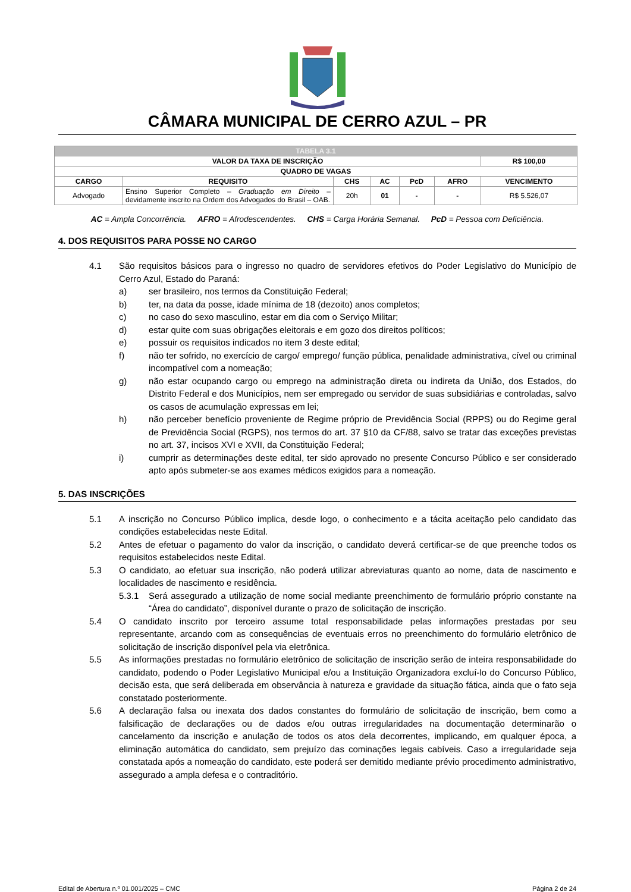CÂMARA MUNICIPAL DE CERRO AZUL – PR
| TABELA 3.1 | | | | | | |
| VALOR DA TAXA DE INSCRIÇÃO | | | | | | R$ 100,00 |
| QUADRO DE VAGAS | | | | | | |
| CARGO | REQUISITO | CHS | AC | PcD | AFRO | VENCIMENTO |
| Advogado | Ensino Superior Completo – Graduação em Direito – devidamente inscrito na Ordem dos Advogados do Brasil – OAB. | 20h | 01 | - | - | R$ 5.526,07 |
AC = Ampla Concorrência. AFRO = Afrodescendentes. CHS = Carga Horária Semanal. PcD = Pessoa com Deficiência.
4. DOS REQUISITOS PARA POSSE NO CARGO
4.1 São requisitos básicos para o ingresso no quadro de servidores efetivos do Poder Legislativo do Município de Cerro Azul, Estado do Paraná:
a) ser brasileiro, nos termos da Constituição Federal;
b) ter, na data da posse, idade mínima de 18 (dezoito) anos completos;
c) no caso do sexo masculino, estar em dia com o Serviço Militar;
d) estar quite com suas obrigações eleitorais e em gozo dos direitos políticos;
e) possuir os requisitos indicados no item 3 deste edital;
f) não ter sofrido, no exercício de cargo/ emprego/ função pública, penalidade administrativa, cível ou criminal incompatível com a nomeação;
g) não estar ocupando cargo ou emprego na administração direta ou indireta da União, dos Estados, do Distrito Federal e dos Municípios, nem ser empregado ou servidor de suas subsidiárias e controladas, salvo os casos de acumulação expressas em lei;
h) não perceber benefício proveniente de Regime próprio de Previdência Social (RPPS) ou do Regime geral de Previdência Social (RGPS), nos termos do art. 37 §10 da CF/88, salvo se tratar das exceções previstas no art. 37, incisos XVI e XVII, da Constituição Federal;
i) cumprir as determinações deste edital, ter sido aprovado no presente Concurso Público e ser considerado apto após submeter-se aos exames médicos exigidos para a nomeação.
5. DAS INSCRIÇÕES
5.1 A inscrição no Concurso Público implica, desde logo, o conhecimento e a tácita aceitação pelo candidato das condições estabelecidas neste Edital.
5.2 Antes de efetuar o pagamento do valor da inscrição, o candidato deverá certificar-se de que preenche todos os requisitos estabelecidos neste Edital.
5.3 O candidato, ao efetuar sua inscrição, não poderá utilizar abreviaturas quanto ao nome, data de nascimento e localidades de nascimento e residência.
5.3.1 Será assegurado a utilização de nome social mediante preenchimento de formulário próprio constante na “Área do candidato”, disponível durante o prazo de solicitação de inscrição.
5.4 O candidato inscrito por terceiro assume total responsabilidade pelas informações prestadas por seu representante, arcando com as consequências de eventuais erros no preenchimento do formulário eletrônico de solicitação de inscrição disponível pela via eletrônica.
5.5 As informações prestadas no formulário eletrônico de solicitação de inscrição serão de inteira responsabilidade do candidato, podendo o Poder Legislativo Municipal e/ou a Instituição Organizadora excluí-lo do Concurso Público, decisão esta, que será deliberada em observância à natureza e gravidade da situação fática, ainda que o fato seja constatado posteriormente.
5.6 A declaração falsa ou inexata dos dados constantes do formulário de solicitação de inscrição, bem como a falsificação de declarações ou de dados e/ou outras irregularidades na documentação determinarão o cancelamento da inscrição e anulação de todos os atos dela decorrentes, implicando, em qualquer época, a eliminação automática do candidato, sem prejuízo das cominações legais cabíveis. Caso a irregularidade seja constatada após a nomeação do candidato, este poderá ser demitido mediante prévio procedimento administrativo, assegurado a ampla defesa e o contraditório.
Edital de Abertura n.º 01.001/2025 – CMC Página 2 de 24